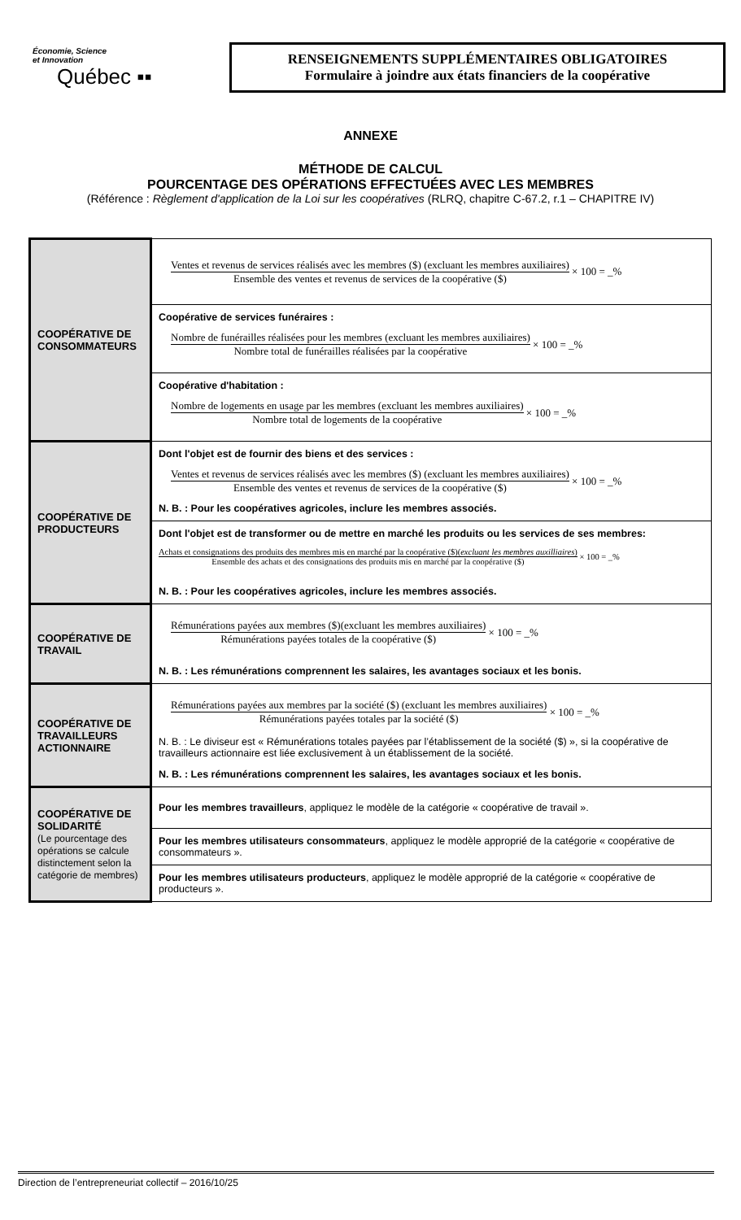Économie, Science
et Innovation
Québec ▪▪
RENSEIGNEMENTS SUPPLÉMENTAIRES OBLIGATOIRES
Formulaire à joindre aux états financiers de la coopérative
ANNEXE
MÉTHODE DE CALCUL
POURCENTAGE DES OPÉRATIONS EFFECTUÉES AVEC LES MEMBRES
(Référence : Règlement d'application de la Loi sur les coopératives (RLRQ, chapitre C-67.2, r.1 – CHAPITRE IV)
| COOPÉRATIVE DE CONSOMMATEURS | Ventes et revenus de services réalisés avec les membres ($) (excluant les membres auxiliaires) Ensemble des ventes et revenus de services de la coopérative ($) × 100 = _% |
| | Coopérative de services funéraires : Nombre de funérailles réalisées pour les membres (excluant les membres auxiliaires) Nombre total de funérailles réalisées par la coopérative × 100 = _% |
| | Coopérative d'habitation : Nombre de logements en usage par les membres (excluant les membres auxiliaires) Nombre total de logements de la coopérative × 100 = _% |
| COOPÉRATIVE DE PRODUCTEURS | Dont l'objet est de fournir des biens et des services : Ventes et revenus de services réalisés avec les membres ($) (excluant les membres auxiliaires) Ensemble des ventes et revenus de services de la coopérative ($) × 100 = _% N. B. : Pour les coopératives agricoles, inclure les membres associés. |
| | Dont l'objet est de transformer ou de mettre en marché les produits ou les services de ses membres: Achats et consignations des produits des membres mis en marché par la coopérative ($)( excluant les membres auxilliaires ) Ensemble des achats et des consignations des produits mis en marché par la coopérative ($) × 100 = _% N. B. : Pour les coopératives agricoles, inclure les membres associés. |
| COOPÉRATIVE DE TRAVAIL | Rémunérations payées aux membres ($)(excluant les membres auxiliaires) Rémunérations payées totales de la coopérative ($) × 100 = _% N. B. : Les rémunérations comprennent les salaires, les avantages sociaux et les bonis. |
| COOPÉRATIVE DE TRAVAILLEURS ACTIONNAIRE | Rémunérations payées aux membres par la société ($) (excluant les membres auxiliaires) Rémunérations payées totales par la société ($) × 100 = _% N. B. : Le diviseur est « Rémunérations totales payées par l’établissement de la société ($) », si la coopérative de travailleurs actionnaire est liée exclusivement à un établissement de la société. N. B. : Les rémunérations comprennent les salaires, les avantages sociaux et les bonis. |
| COOPÉRATIVE DE SOLIDARITÉ (Le pourcentage des opérations se calcule distinctement selon la catégorie de membres) | Pour les membres travailleurs , appliquez le modèle de la catégorie « coopérative de travail ». |
| | Pour les membres utilisateurs consommateurs , appliquez le modèle approprié de la catégorie « coopérative de consommateurs ». |
| | Pour les membres utilisateurs producteurs , appliquez le modèle approprié de la catégorie « coopérative de producteurs ». |
Direction de l’entrepreneuriat collectif – 2016/10/25